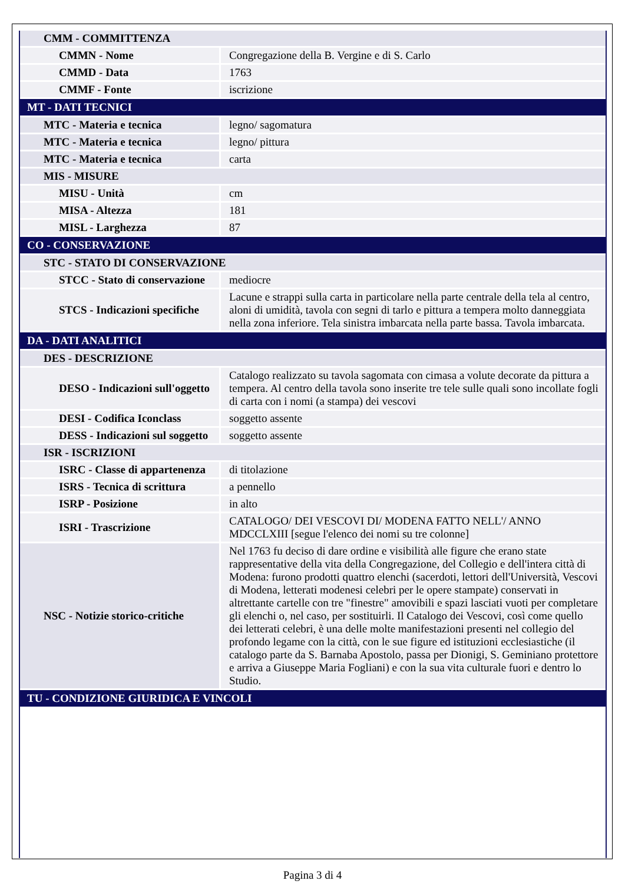| CMM - COMMITTENZA | |
| CMMN - Nome | Congregazione della B. Vergine e di S. Carlo |
| CMMD - Data | 1763 |
| CMMF - Fonte | iscrizione |
| MT - DATI TECNICI | |
| MTC - Materia e tecnica | legno/ sagomatura |
| MTC - Materia e tecnica | legno/ pittura |
| MTC - Materia e tecnica | carta |
| MIS - MISURE | |
| MISU - Unità | cm |
| MISA - Altezza | 181 |
| MISL - Larghezza | 87 |
| CO - CONSERVAZIONE | |
| STC - STATO DI CONSERVAZIONE | |
| STCC - Stato di conservazione | mediocre |
| STCS - Indicazioni specifiche | Lacune e strappi sulla carta in particolare nella parte centrale della tela al centro, aloni di umidità, tavola con segni di tarlo e pittura a tempera molto danneggiata nella zona inferiore. Tela sinistra imbarcata nella parte bassa. Tavola imbarcata. |
| DA - DATI ANALITICI | |
| DES - DESCRIZIONE | |
| DESO - Indicazioni sull'oggetto | Catalogo realizzato su tavola sagomata con cimasa a volute decorate da pittura a tempera. Al centro della tavola sono inserite tre tele sulle quali sono incollate fogli di carta con i nomi (a stampa) dei vescovi |
| DESI - Codifica Iconclass | soggetto assente |
| DESS - Indicazioni sul soggetto | soggetto assente |
| ISR - ISCRIZIONI | |
| ISRC - Classe di appartenenza | di titolazione |
| ISRS - Tecnica di scrittura | a pennello |
| ISRP - Posizione | in alto |
| ISRI - Trascrizione | CATALOGO/ DEI VESCOVI DI/ MODENA FATTO NELL'/ ANNO MDCCLXIII [segue l'elenco dei nomi su tre colonne] |
| NSC - Notizie storico-critiche | Nel 1763 fu deciso di dare ordine e visibilità alle figure che erano state rappresentative della vita della Congregazione, del Collegio e dell'intera città di Modena: furono prodotti quattro elenchi (sacerdoti, lettori dell'Università, Vescovi di Modena, letterati modenesi celebri per le opere stampate) conservati in altrettante cartelle con tre "finestre" amovibili e spazi lasciati vuoti per completare gli elenchi o, nel caso, per sostituirli. Il Catalogo dei Vescovi, così come quello dei letterati celebri, è una delle molte manifestazioni presenti nel collegio del profondo legame con la città, con le sue figure ed istituzioni ecclesiastiche (il catalogo parte da S. Barnaba Apostolo, passa per Dionigi, S. Geminiano protettore e arriva a Giuseppe Maria Fogliani) e con la sua vita culturale fuori e dentro lo Studio. |
| TU - CONDIZIONE GIURIDICA E VINCOLI | |
Pagina 3 di 4